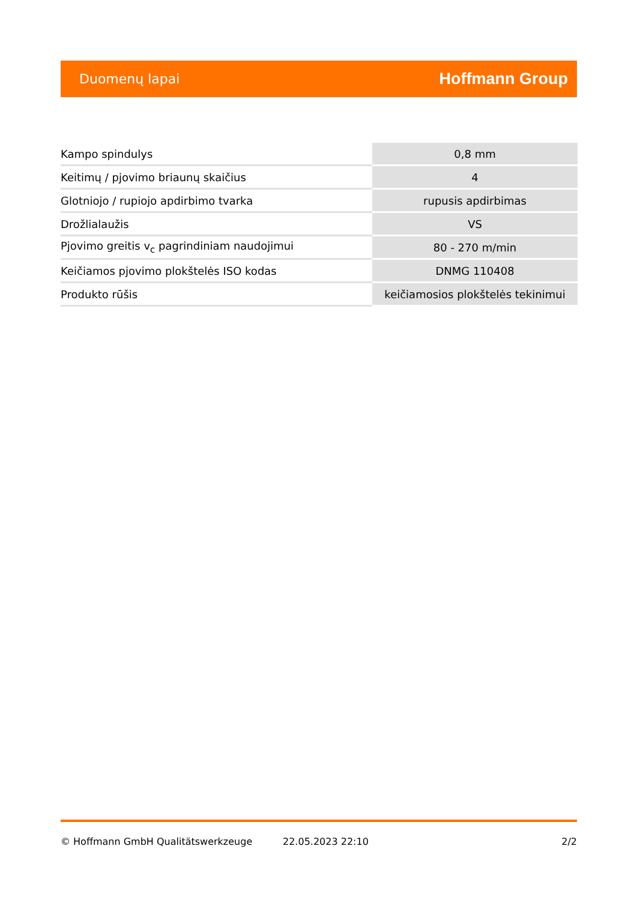Duomenų lapai Hoffmann Group
| Kampo spindulys | 0,8 mm |
| Keitimų / pjovimo briaunų skaičius | 4 |
| Glotniojo / rupiojo apdirbimo tvarka | rupusis apdirbimas |
| Drožlialaužis | VS |
| Pjovimo greitis v<sub>c</sub> pagrindiniam naudojimui | 80 - 270 m/min |
| Keičiamos pjovimo plokštelės ISO kodas | DNMG 110408 |
| Produkto rūšis | keičiamosios plokštelės tekinimui |
© Hoffmann GmbH Qualitätswerkzeuge 22.05.2023 22:10 2/2